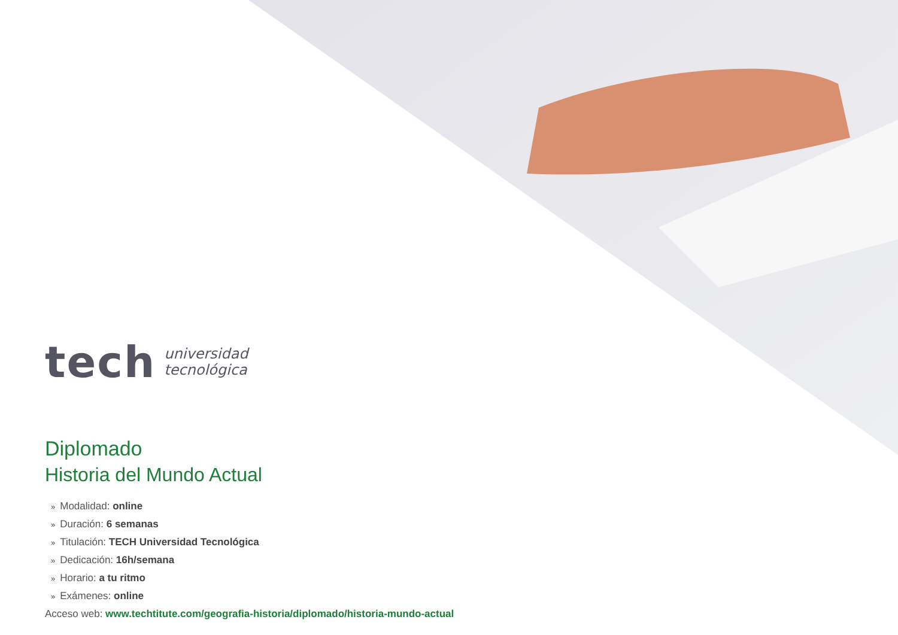tech
universidad
tecnológica
Diplomado
Historia del Mundo Actual
» Modalidad: online
» Duración: 6 semanas
» Titulación: TECH Universidad Tecnológica
» Dedicación: 16h/semana
» Horario: a tu ritmo
» Exámenes: online
Acceso web: www.techtitute.com/geografia-historia/diplomado/historia-mundo-actual